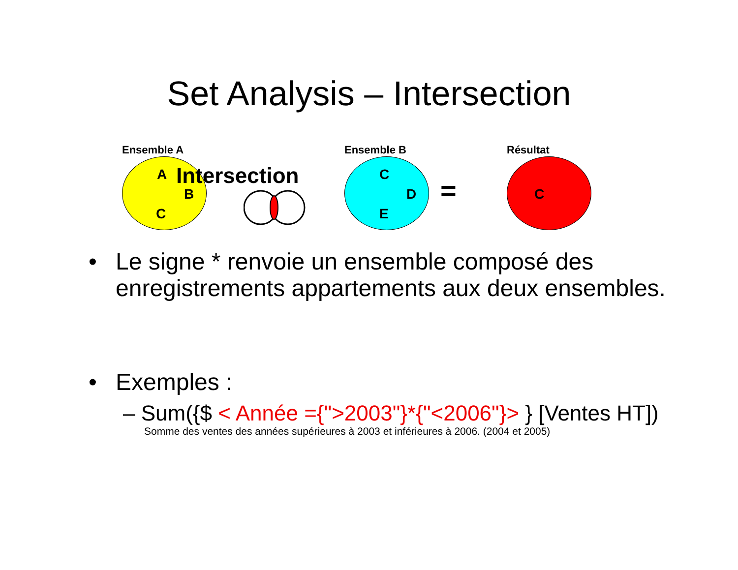Set Analysis – Intersection
Ensemble A
A
B
C
Intersection
Ensemble B
C
D
E
=
Résultat
C
•
Le signe * renvoie un ensemble composé des enregistrements appartements aux deux ensembles.
•
Exemples :
– Sum({$ < Année ={">2003"}*{"<2006"}> } [Ventes HT])
Somme des ventes des années supérieures à 2003 et inférieures à 2006. (2004 et 2005)